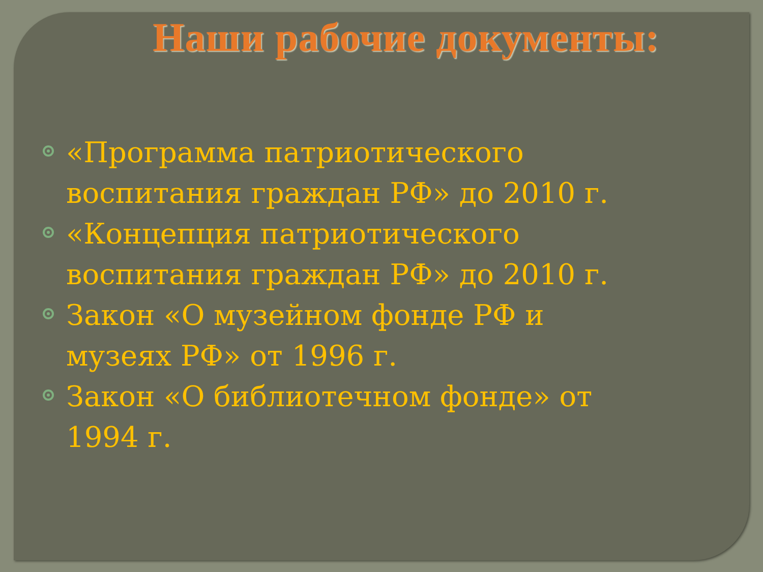Наши рабочие документы:
«Программа патриотического воспитания граждан РФ» до 2010 г.
«Концепция патриотического воспитания граждан РФ» до 2010 г.
Закон «О музейном фонде РФ и музеях РФ» от 1996 г.
Закон «О библиотечном фонде» от 1994 г.